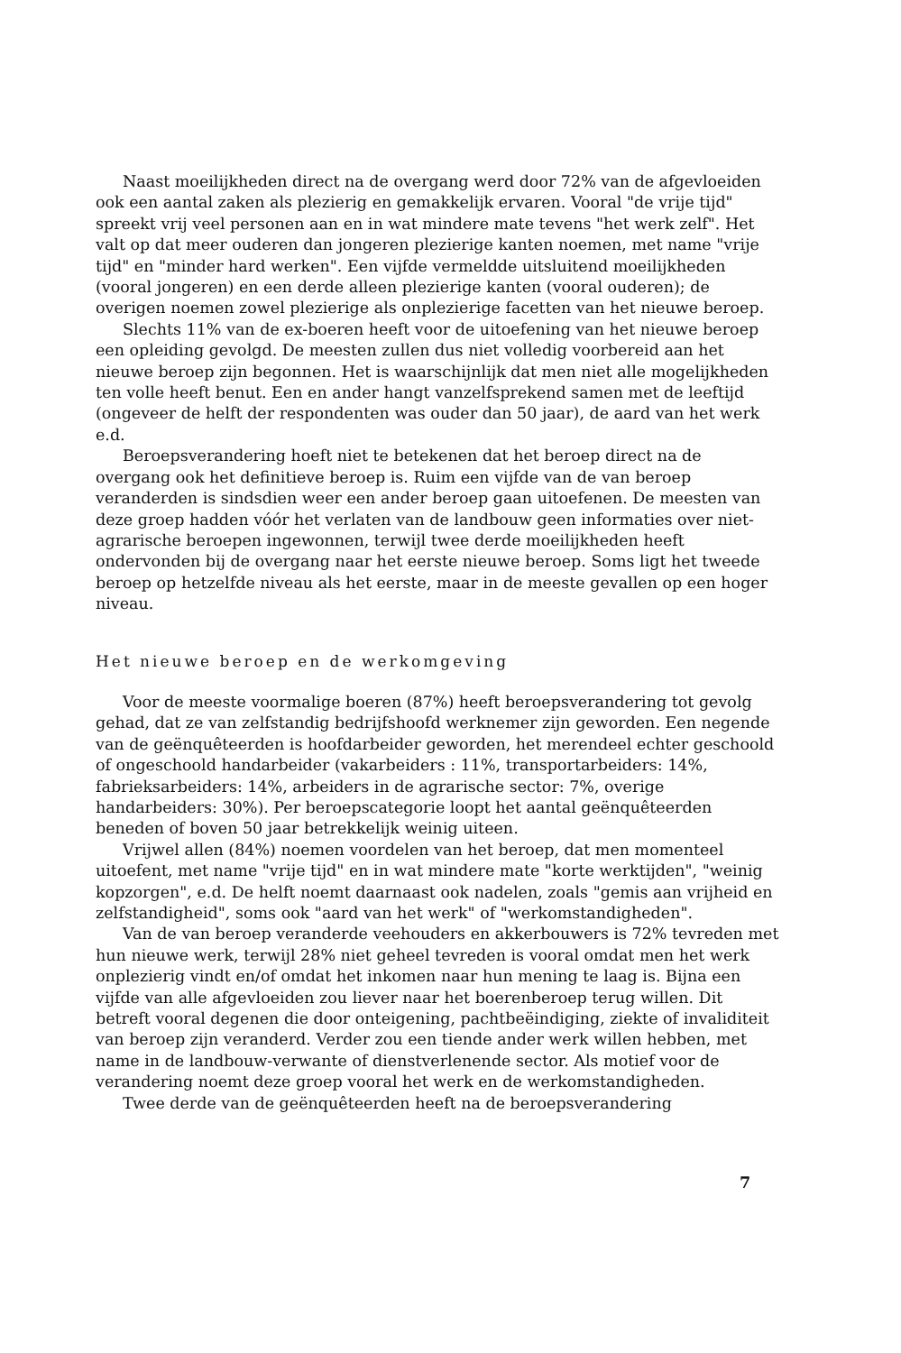Naast moeilijkheden direct na de overgang werd door 72% van de afgevloeiden ook een aantal zaken als plezierig en gemakkelijk ervaren. Vooral "de vrije tijd" spreekt vrij veel personen aan en in wat mindere mate tevens "het werk zelf". Het valt op dat meer ouderen dan jongeren plezierige kanten noemen, met name "vrije tijd" en "minder hard werken". Een vijfde vermeldde uitsluitend moeilijkheden (vooral jongeren) en een derde alleen plezierige kanten (vooral ouderen); de overigen noemen zowel plezierige als onplezierige facetten van het nieuwe beroep.
Slechts 11% van de ex-boeren heeft voor de uitoefening van het nieuwe beroep een opleiding gevolgd. De meesten zullen dus niet volledig voorbereid aan het nieuwe beroep zijn begonnen. Het is waarschijnlijk dat men niet alle mogelijkheden ten volle heeft benut. Een en ander hangt vanzelfsprekend samen met de leeftijd (ongeveer de helft der respondenten was ouder dan 50 jaar), de aard van het werk e.d.
Beroepsverandering hoeft niet te betekenen dat het beroep direct na de overgang ook het definitieve beroep is. Ruim een vijfde van de van beroep veranderden is sindsdien weer een ander beroep gaan uitoefenen. De meesten van deze groep hadden vóór het verlaten van de landbouw geen informaties over niet-agrarische beroepen ingewonnen, terwijl twee derde moeilijkheden heeft ondervonden bij de overgang naar het eerste nieuwe beroep. Soms ligt het tweede beroep op hetzelfde niveau als het eerste, maar in de meeste gevallen op een hoger niveau.
Het nieuwe beroep en de werkomgeving
Voor de meeste voormalige boeren (87%) heeft beroepsverandering tot gevolg gehad, dat ze van zelfstandig bedrijfshoofd werknemer zijn geworden. Een negende van de geënquêteerden is hoofdarbeider geworden, het merendeel echter geschoold of ongeschoold handarbeider (vakarbeiders : 11%, transportarbeiders: 14%, fabrieksarbeiders: 14%, arbeiders in de agrarische sector: 7%, overige handarbeiders: 30%). Per beroepscategorie loopt het aantal geënquêteerden beneden of boven 50 jaar betrekkelijk weinig uiteen.
Vrijwel allen (84%) noemen voordelen van het beroep, dat men momenteel uitoefent, met name "vrije tijd" en in wat mindere mate "korte werktijden", "weinig kopzorgen", e.d. De helft noemt daarnaast ook nadelen, zoals "gemis aan vrijheid en zelfstandigheid", soms ook "aard van het werk" of "werkomstandigheden".
Van de van beroep veranderde veehouders en akkerbouwers is 72% tevreden met hun nieuwe werk, terwijl 28% niet geheel tevreden is vooral omdat men het werk onplezierig vindt en/of omdat het inkomen naar hun mening te laag is. Bijna een vijfde van alle afgevloeiden zou liever naar het boerenberoep terug willen. Dit betreft vooral degenen die door onteigening, pachtbeëindiging, ziekte of invaliditeit van beroep zijn veranderd. Verder zou een tiende ander werk willen hebben, met name in de landbouw-verwante of dienstverlenende sector. Als motief voor de verandering noemt deze groep vooral het werk en de werkomstandigheden.
Twee derde van de geënquêteerden heeft na de beroepsverandering
7